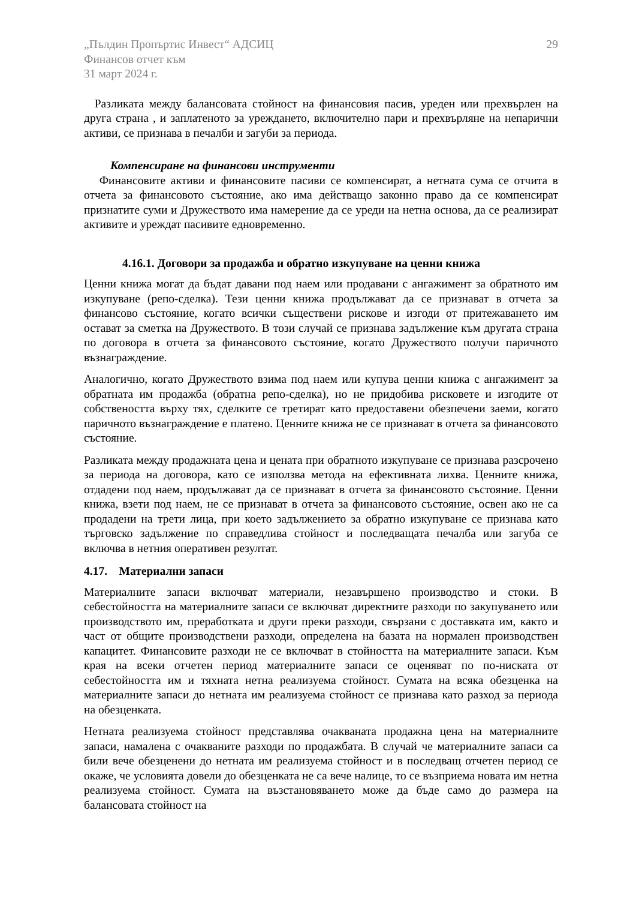„Пълдин Пропъртис Инвест“ АДСИЦ
Финансов отчет към
31 март 2024 г.
29
Разликата между балансовата стойност на финансовия пасив, уреден или прехвърлен на друга страна , и заплатеното за уреждането, включително пари и прехвърляне на непарични активи, се признава в печалби и загуби за периода.
Компенсиране на финансови инструменти
Финансовите активи и финансовите пасиви се компенсират, а нетната сума се отчита в отчета за финансовото състояние, ако има действащо законно право да се компенсират признатите суми и Дружеството има намерение да се уреди на нетна основа, да се реализират активите и уреждат пасивите едновременно.
4.16.1. Договори за продажба и обратно изкупуване на ценни книжа
Ценни книжа могат да бъдат давани под наем или продавани с ангажимент за обратното им изкупуване (репо-сделка). Тези ценни книжа продължават да се признават в отчета за финансово състояние, когато всички съществени рискове и изгоди от притежаването им остават за сметка на Дружеството. В този случай се признава задължение към другата страна по договора в отчета за финансовото състояние, когато Дружеството получи паричното възнаграждение.
Аналогично, когато Дружеството взима под наем или купува ценни книжа с ангажимент за обратната им продажба (обратна репо-сделка), но не придобива рисковете и изгодите от собствеността върху тях, сделките се третират като предоставени обезпечени заеми, когато паричното възнаграждение е платено. Ценните книжа не се признават в отчета за финансовото състояние.
Разликата между продажната цена и цената при обратното изкупуване се признава разсрочено за периода на договора, като се използва метода на ефективната лихва. Ценните книжа, отдадени под наем, продължават да се признават в отчета за финансовото състояние. Ценни книжа, взети под наем, не се признават в отчета за финансовото състояние, освен ако не са продадени на трети лица, при което задължението за обратно изкупуване се признава като търговско задължение по справедлива стойност и последващата печалба или загуба се включва в нетния оперативен резултат.
4.17. Материални запаси
Материалните запаси включват материали, незавършено производство и стоки. В себестойността на материалните запаси се включват директните разходи по закупуването или производството им, преработката и други преки разходи, свързани с доставката им, както и част от общите производствени разходи, определена на базата на нормален производствен капацитет. Финансовите разходи не се включват в стойността на материалните запаси. Към края на всеки отчетен период материалните запаси се оценяват по по-ниската от себестойността им и тяхната нетна реализуема стойност. Сумата на всяка обезценка на материалните запаси до нетната им реализуема стойност се признава като разход за периода на обезценката.
Нетната реализуема стойност представлява очакваната продажна цена на материалните запаси, намалена с очакваните разходи по продажбата. В случай че материалните запаси са били вече обезценени до нетната им реализуема стойност и в последващ отчетен период се окаже, че условията довели до обезценката не са вече налице, то се възприема новата им нетна реализуема стойност. Сумата на възстановяването може да бъде само до размера на балансовата стойност на